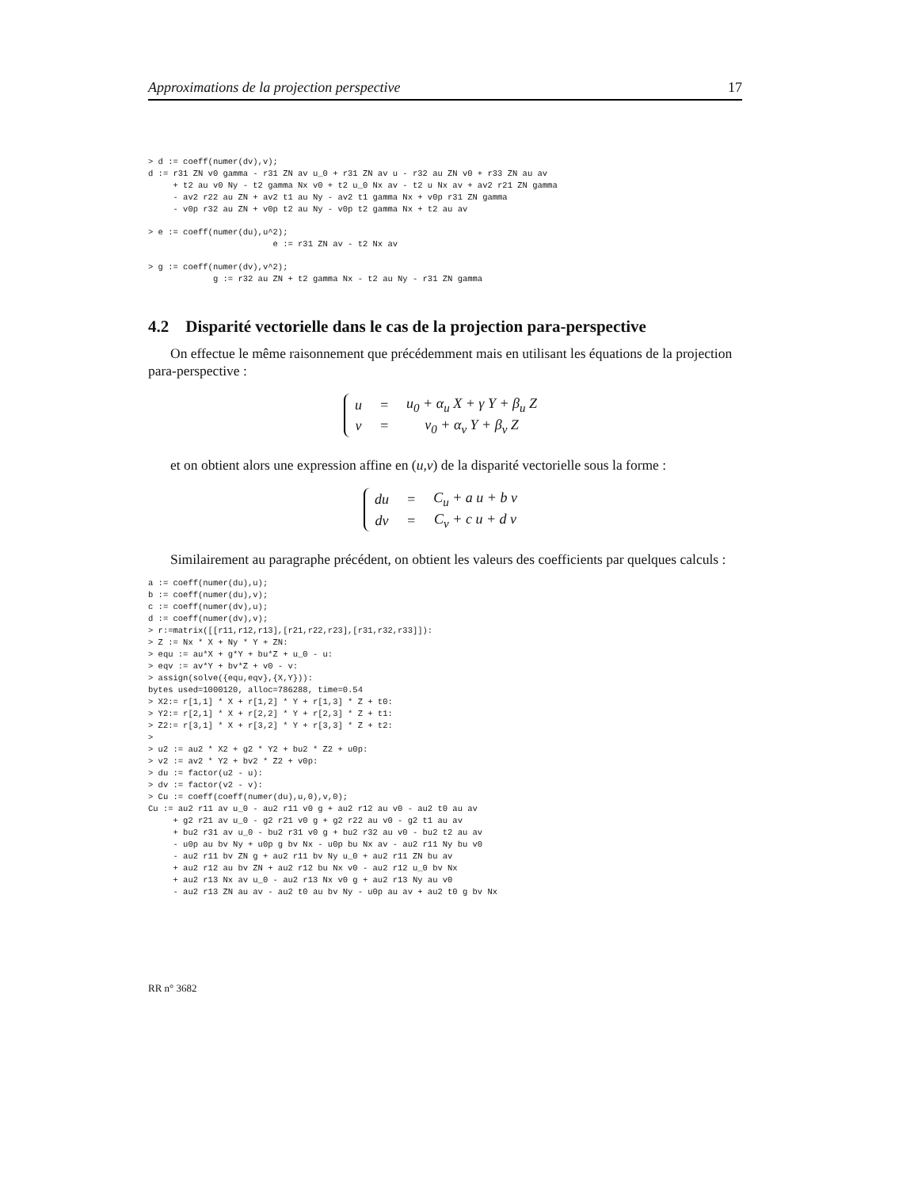Approximations de la projection perspective 17
> d := coeff(numer(dv),v);
d := r31 ZN v0 gamma - r31 ZN av u_0 + r31 ZN av u - r32 au ZN v0 + r33 ZN au av
     + t2 au v0 Ny - t2 gamma Nx v0 + t2 u_0 Nx av - t2 u Nx av + av2 r21 ZN gamma
     - av2 r22 au ZN + av2 t1 au Ny - av2 t1 gamma Nx + v0p r31 ZN gamma
     - v0p r32 au ZN + v0p t2 au Ny - v0p t2 gamma Nx + t2 au av
> e := coeff(numer(du),u^2);
                         e := r31 ZN av - t2 Nx av
> g := coeff(numer(dv),v^2);
             g := r32 au ZN + t2 gamma Nx - t2 au Ny - r31 ZN gamma
4.2 Disparité vectorielle dans le cas de la projection para-perspective
On effectue le même raisonnement que précédemment mais en utilisant les équations de la projection para-perspective :
| u | = | u<sub>0</sub> + α<sub>u</sub> X + γ Y + β<sub>u</sub> Z |
| v | = | v<sub>0</sub> + α<sub>v</sub> Y + β<sub>v</sub> Z |
et on obtient alors une expression affine en (u,v) de la disparité vectorielle sous la forme :
| du | = | C<sub>u</sub> + a u + b v |
| dv | = | C<sub>v</sub> + c u + d v |
Similairement au paragraphe précédent, on obtient les valeurs des coefficients par quelques calculs :
a := coeff(numer(du),u);
b := coeff(numer(du),v);
c := coeff(numer(dv),u);
d := coeff(numer(dv),v);
> r:=matrix([[r11,r12,r13],[r21,r22,r23],[r31,r32,r33]]):
> Z := Nx * X + Ny * Y + ZN:
> equ := au*X + g*Y + bu*Z + u_0 - u:
> eqv := av*Y + bv*Z + v0 - v:
> assign(solve({equ,eqv},{X,Y})):
bytes used=1000120, alloc=786288, time=0.54
> X2:= r[1,1] * X + r[1,2] * Y + r[1,3] * Z + t0:
> Y2:= r[2,1] * X + r[2,2] * Y + r[2,3] * Z + t1:
> Z2:= r[3,1] * X + r[3,2] * Y + r[3,3] * Z + t2:
>
> u2 := au2 * X2 + g2 * Y2 + bu2 * Z2 + u0p:
> v2 := av2 * Y2 + bv2 * Z2 + v0p:
> du := factor(u2 - u):
> dv := factor(v2 - v):
> Cu := coeff(coeff(numer(du),u,0),v,0);
Cu := au2 r11 av u_0 - au2 r11 v0 g + au2 r12 au v0 - au2 t0 au av
     + g2 r21 av u_0 - g2 r21 v0 g + g2 r22 au v0 - g2 t1 au av
     + bu2 r31 av u_0 - bu2 r31 v0 g + bu2 r32 au v0 - bu2 t2 au av
     - u0p au bv Ny + u0p g bv Nx - u0p bu Nx av - au2 r11 Ny bu v0
     - au2 r11 bv ZN g + au2 r11 bv Ny u_0 + au2 r11 ZN bu av
     + au2 r12 au bv ZN + au2 r12 bu Nx v0 - au2 r12 u_0 bv Nx
     + au2 r13 Nx av u_0 - au2 r13 Nx v0 g + au2 r13 Ny au v0
     - au2 r13 ZN au av - au2 t0 au bv Ny - u0p au av + au2 t0 g bv Nx
RR n° 3682